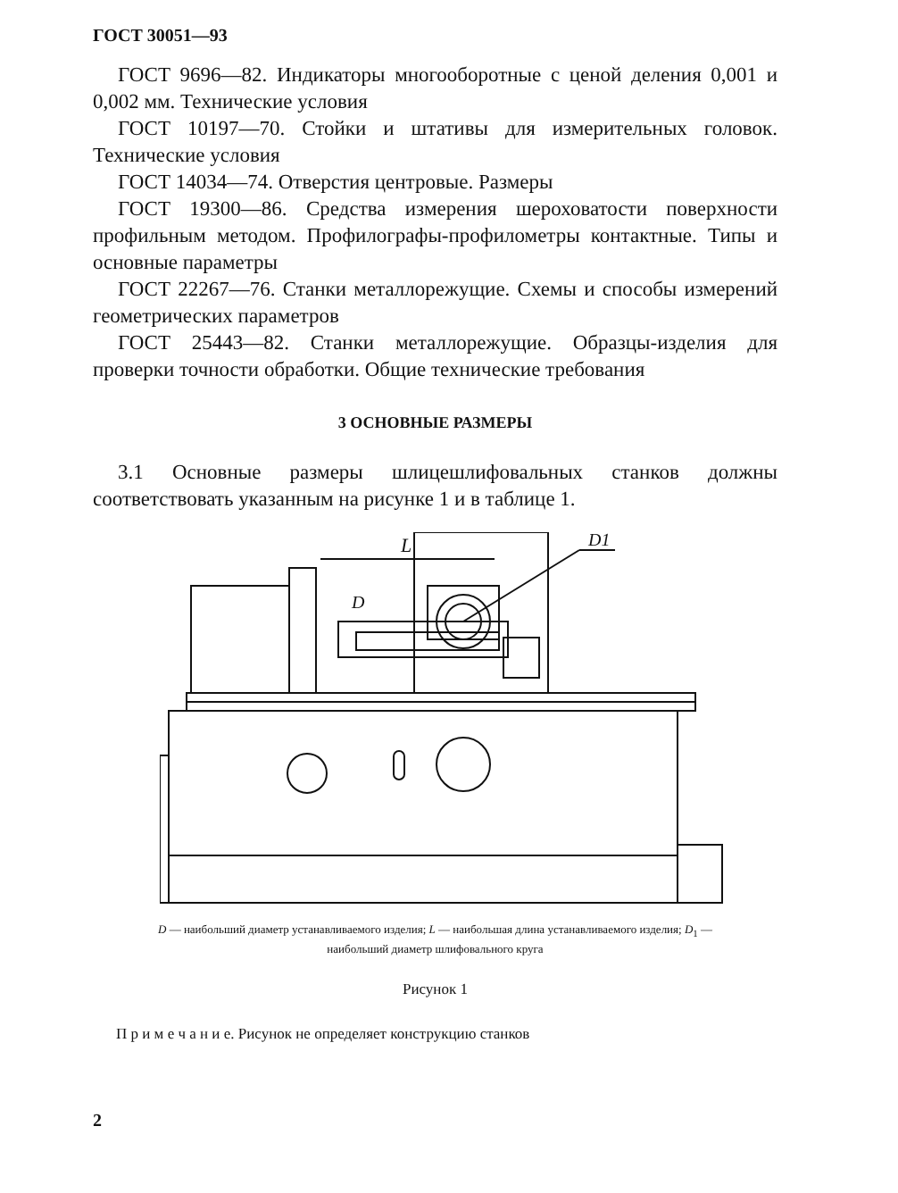ГОСТ 30051—93
ГОСТ 9696—82. Индикаторы многооборотные с ценой деления 0,001 и 0,002 мм. Технические условия
ГОСТ 10197—70. Стойки и штативы для измерительных головок. Технические условия
ГОСТ 14034—74. Отверстия центровые. Размеры
ГОСТ 19300—86. Средства измерения шероховатости поверхности профильным методом. Профилографы-профилометры контактные. Типы и основные параметры
ГОСТ 22267—76. Станки металлорежущие. Схемы и способы измерений геометрических параметров
ГОСТ 25443—82. Станки металлорежущие. Образцы-изделия для проверки точности обработки. Общие технические требования
3 ОСНОВНЫЕ РАЗМЕРЫ
3.1 Основные размеры шлицешлифовальных станков должны соответствовать указанным на рисунке 1 и в таблице 1.
L
D1
D
D — наибольший диаметр устанавливаемого изделия; L — наибольшая длина устанавливаемого изделия; D<sub>1</sub> — наибольший диаметр шлифовального круга
Рисунок 1
П р и м е ч а н и е. Рисунок не определяет конструкцию станков
2